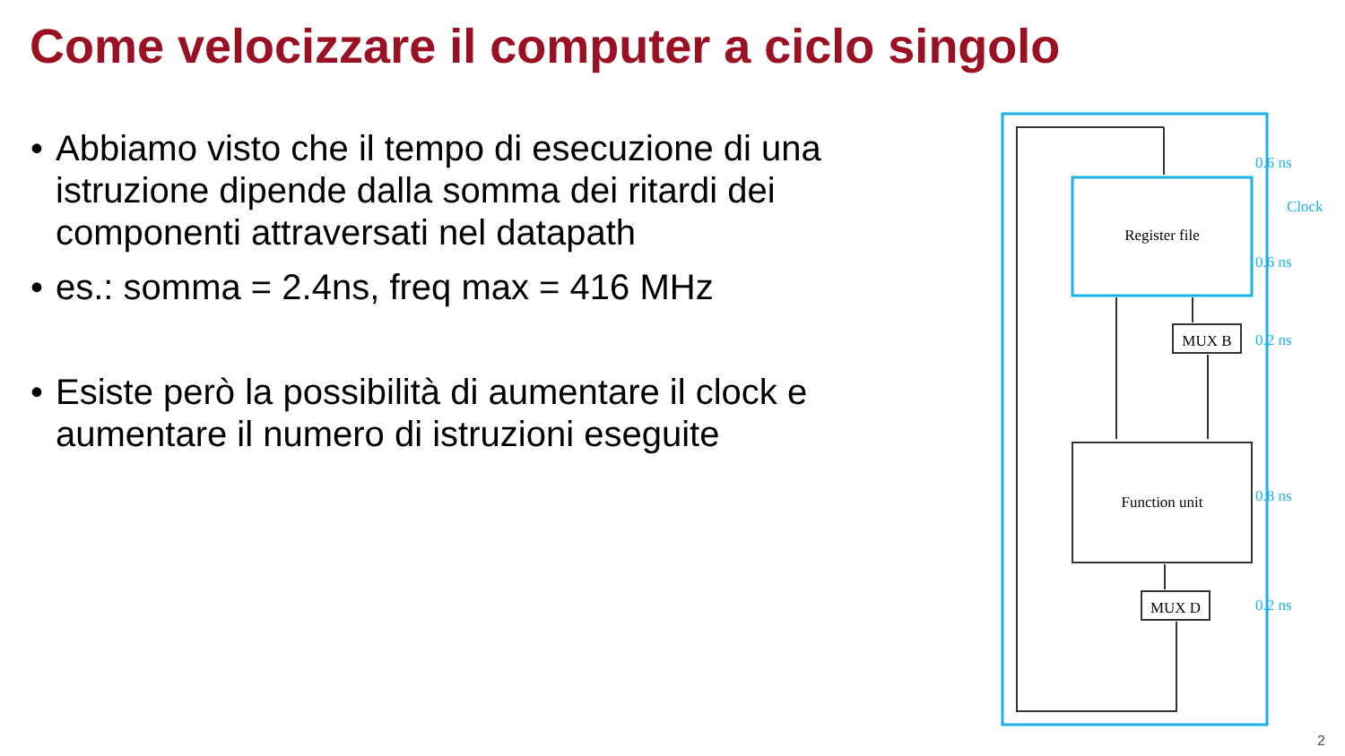Come velocizzare il computer a ciclo singolo
• Abbiamo visto che il tempo di esecuzione di una istruzione dipende dalla somma dei ritardi dei componenti attraversati nel datapath
• es.: somma = 2.4ns, freq max = 416 MHz
• Esiste però la possibilità di aumentare il clock e aumentare il numero di istruzioni eseguite
Register file
MUX B
Function unit
MUX D
0.6 ns
Clock
0.6 ns
0.2 ns
0.8 ns
0.2 ns
2